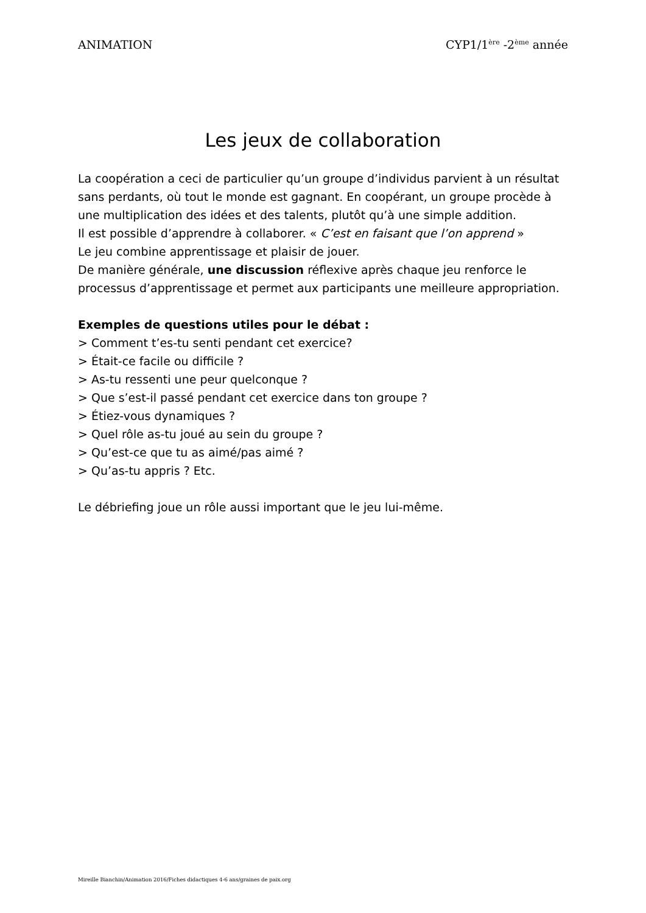ANIMATION CYP1/1<sup>ère</sup> -2<sup>ème</sup> année
Les jeux de collaboration
La coopération a ceci de particulier qu’un groupe d’individus parvient à un résultat sans perdants, où tout le monde est gagnant. En coopérant, un groupe procède à une multiplication des idées et des talents, plutôt qu’à une simple addition.
Il est possible d’apprendre à collaborer. « C’est en faisant que l’on apprend »
Le jeu combine apprentissage et plaisir de jouer.
De manière générale, une discussion réflexive après chaque jeu renforce le processus d’apprentissage et permet aux participants une meilleure appropriation.
Exemples de questions utiles pour le débat :
> Comment t’es-tu senti pendant cet exercice?
> Était-ce facile ou difficile ?
> As-tu ressenti une peur quelconque ?
> Que s’est-il passé pendant cet exercice dans ton groupe ?
> Étiez-vous dynamiques ?
> Quel rôle as-tu joué au sein du groupe ?
> Qu’est-ce que tu as aimé/pas aimé ?
> Qu’as-tu appris ? Etc.
Le débriefing joue un rôle aussi important que le jeu lui-même.
Mireille Bianchin/Animation 2016/Fiches didactiques 4-6 ans/graines de paix.org